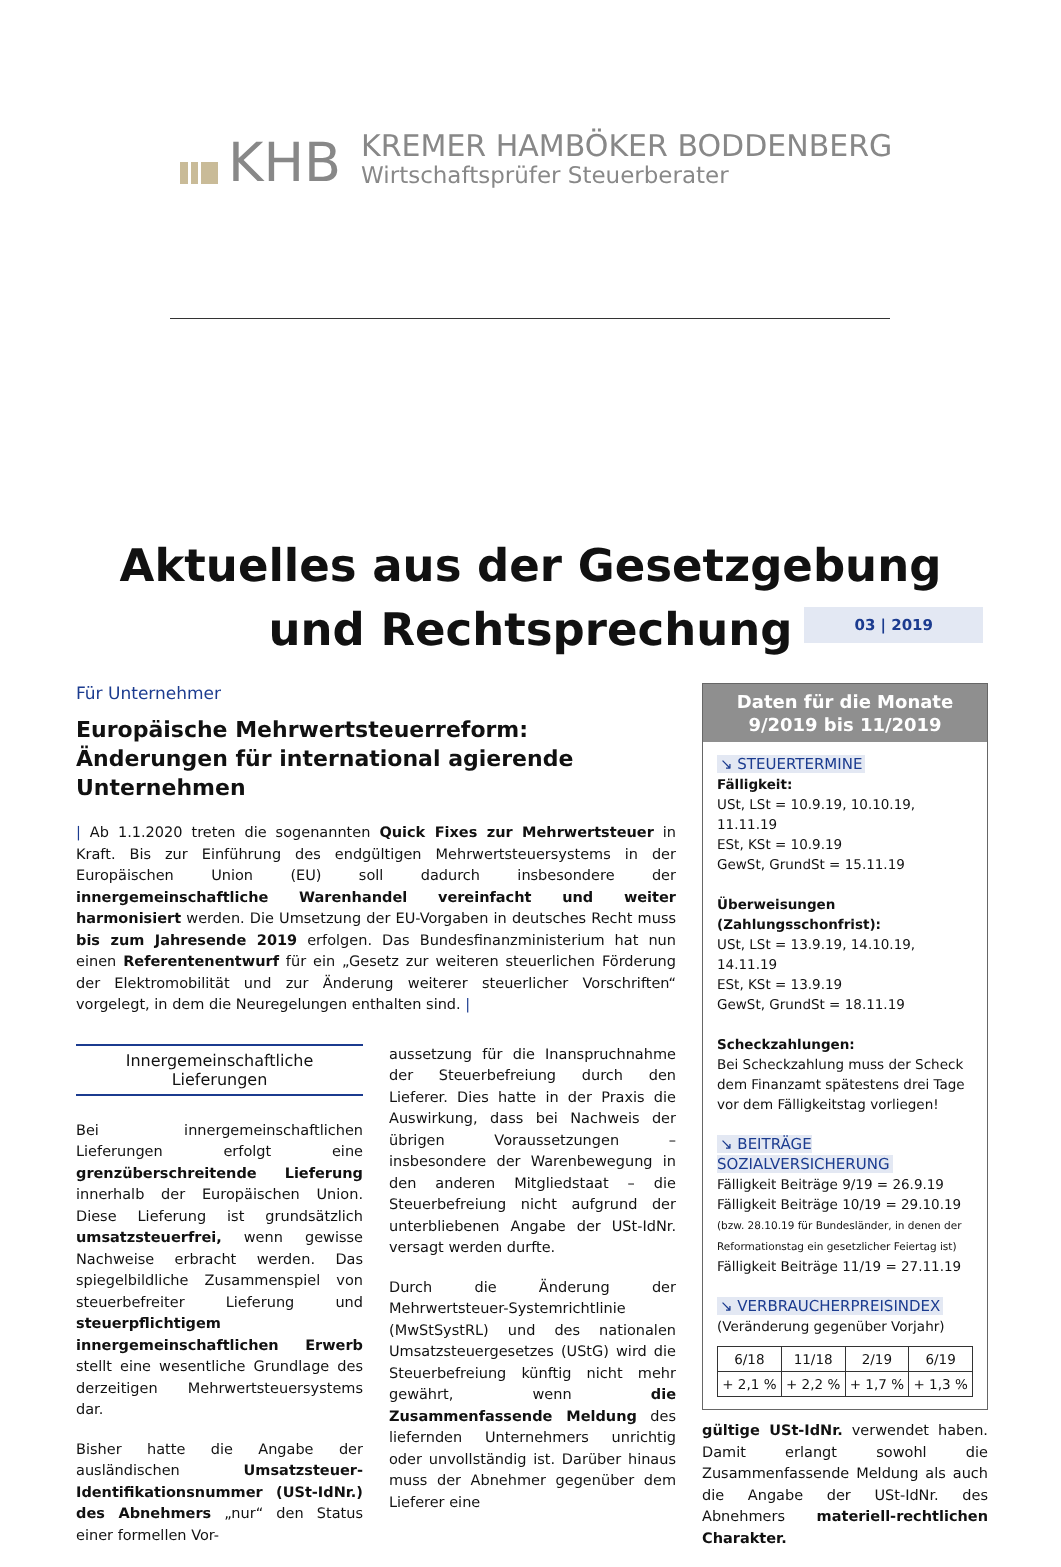KHB
KREMER HAMBÖKER BODDENBERG
Wirtschaftsprüfer Steuerberater
Aktuelles aus der Gesetzgebung
und Rechtsprechung
03 | 2019
Für Unternehmer
Europäische Mehrwertsteuerreform: Änderungen für international agierende Unternehmen
| Ab 1.1.2020 treten die sogenannten Quick Fixes zur Mehrwertsteuer in Kraft. Bis zur Einführung des endgültigen Mehrwertsteuersystems in der Europäischen Union (EU) soll dadurch insbesondere der innergemeinschaftliche Warenhandel vereinfacht und weiter harmonisiert werden. Die Umsetzung der EU-Vorgaben in deutsches Recht muss bis zum Jahresende 2019 erfolgen. Das Bundesfinanzministerium hat nun einen Referentenentwurf für ein „Gesetz zur weiteren steuerlichen Förderung der Elektromobilität und zur Änderung weiterer steuerlicher Vorschriften“ vorgelegt, in dem die Neuregelungen enthalten sind. |
Innergemeinschaftliche Lieferungen
Bei innergemeinschaftlichen Lieferungen erfolgt eine grenzüberschreitende Lieferung innerhalb der Europäischen Union. Diese Lieferung ist grundsätzlich umsatzsteuerfrei, wenn gewisse Nachweise erbracht werden. Das spiegelbildliche Zusammenspiel von steuerbefreiter Lieferung und steuerpflichtigem innergemeinschaftlichen Erwerb stellt eine wesentliche Grundlage des derzeitigen Mehrwertsteuersystems dar.
Bisher hatte die Angabe der ausländischen Umsatzsteuer-Identifikationsnummer (USt-IdNr.) des Abnehmers „nur“ den Status einer formellen Vor-
aussetzung für die Inanspruchnahme der Steuerbefreiung durch den Lieferer. Dies hatte in der Praxis die Auswirkung, dass bei Nachweis der übrigen Voraussetzungen – insbesondere der Warenbewegung in den anderen Mitgliedstaat – die Steuerbefreiung nicht aufgrund der unterbliebenen Angabe der USt-IdNr. versagt werden durfte.
Durch die Änderung der Mehrwertsteuer-Systemrichtlinie (MwStSystRL) und des nationalen Umsatzsteuergesetzes (UStG) wird die Steuerbefreiung künftig nicht mehr gewährt, wenn die Zusammenfassende Meldung des liefernden Unternehmers unrichtig oder unvollständig ist. Darüber hinaus muss der Abnehmer gegenüber dem Lieferer eine
Daten für die Monate
9/2019 bis 11/2019
↘ STEUERTERMINE
Fälligkeit:
USt, LSt = 10.9.19, 10.10.19, 11.11.19
ESt, KSt = 10.9.19
GewSt, GrundSt = 15.11.19
Überweisungen (Zahlungsschonfrist):
USt, LSt = 13.9.19, 14.10.19, 14.11.19
ESt, KSt = 13.9.19
GewSt, GrundSt = 18.11.19
Scheckzahlungen:
Bei Scheckzahlung muss der Scheck dem Finanzamt spätestens drei Tage vor dem Fälligkeitstag vorliegen!
↘ BEITRÄGE SOZIALVERSICHERUNG
Fälligkeit Beiträge 9/19 = 26.9.19
Fälligkeit Beiträge 10/19 = 29.10.19
(bzw. 28.10.19 für Bundesländer, in denen der Reformationstag ein gesetzlicher Feiertag ist)
Fälligkeit Beiträge 11/19 = 27.11.19
↘ VERBRAUCHERPREISINDEX
(Veränderung gegenüber Vorjahr)
| 6/18 | 11/18 | 2/19 | 6/19 |
| --- | --- | --- | --- |
| + 2,1 % | + 2,2 % | + 1,7 % | + 1,3 % |
gültige USt-IdNr. verwendet haben. Damit erlangt sowohl die Zusammenfassende Meldung als auch die Angabe der USt-IdNr. des Abnehmers materiell-rechtlichen Charakter.